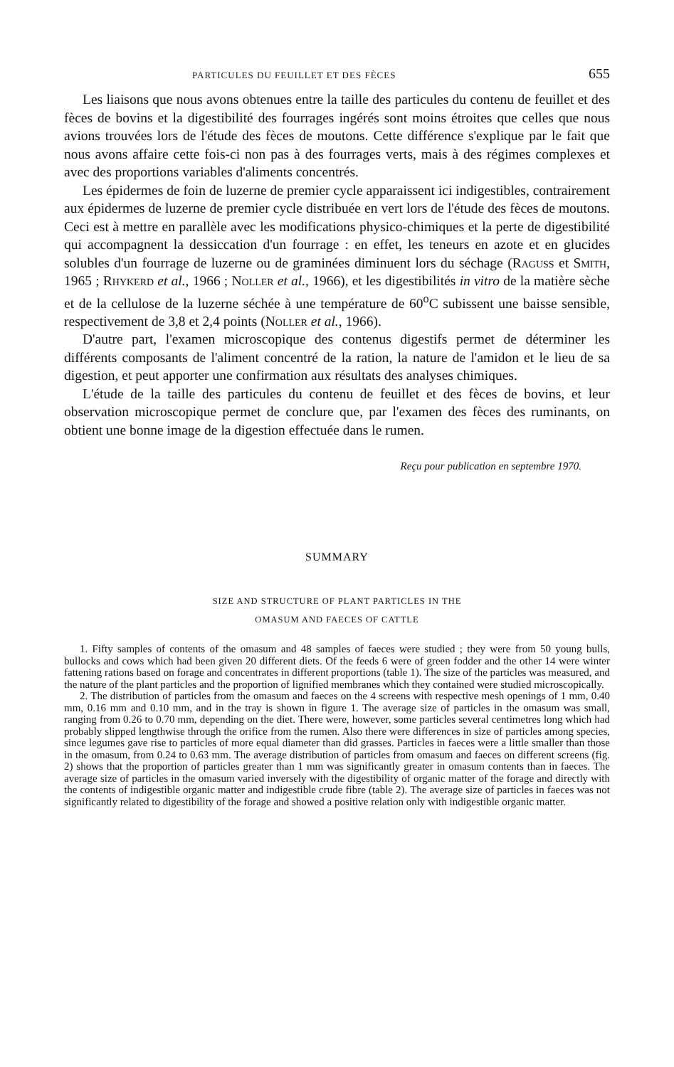PARTICULES DU FEUILLET ET DES FÈCES 655
Les liaisons que nous avons obtenues entre la taille des particules du contenu de feuillet et des fèces de bovins et la digestibilité des fourrages ingérés sont moins étroites que celles que nous avions trouvées lors de l'étude des fèces de moutons. Cette différence s'explique par le fait que nous avons affaire cette fois-ci non pas à des fourrages verts, mais à des régimes complexes et avec des proportions variables d'aliments concentrés.
Les épidermes de foin de luzerne de premier cycle apparaissent ici indigestibles, contrairement aux épidermes de luzerne de premier cycle distribuée en vert lors de l'étude des fèces de moutons. Ceci est à mettre en parallèle avec les modifications physico-chimiques et la perte de digestibilité qui accompagnent la dessiccation d'un fourrage : en effet, les teneurs en azote et en glucides solubles d'un fourrage de luzerne ou de graminées diminuent lors du séchage (Raguss et Smith, 1965 ; Rhykerd et al., 1966 ; Noller et al., 1966), et les digestibilités in vitro de la matière sèche et de la cellulose de la luzerne séchée à une température de 60<sup>o</sup>C subissent une baisse sensible, respectivement de 3,8 et 2,4 points (Noller et al., 1966).
D'autre part, l'examen microscopique des contenus digestifs permet de déterminer les différents composants de l'aliment concentré de la ration, la nature de l'amidon et le lieu de sa digestion, et peut apporter une confirmation aux résultats des analyses chimiques.
L'étude de la taille des particules du contenu de feuillet et des fèces de bovins, et leur observation microscopique permet de conclure que, par l'examen des fèces des ruminants, on obtient une bonne image de la digestion effectuée dans le rumen.
Reçu pour publication en septembre 1970.
SUMMARY
SIZE AND STRUCTURE OF PLANT PARTICLES IN THE
OMASUM AND FAECES OF CATTLE
1. Fifty samples of contents of the omasum and 48 samples of faeces were studied ; they were from 50 young bulls, bullocks and cows which had been given 20 different diets. Of the feeds 6 were of green fodder and the other 14 were winter fattening rations based on forage and concentrates in different proportions (table 1). The size of the particles was measured, and the nature of the plant particles and the proportion of lignified membranes which they contained were studied microscopically.
2. The distribution of particles from the omasum and faeces on the 4 screens with respective mesh openings of 1 mm, 0.40 mm, 0.16 mm and 0.10 mm, and in the tray is shown in figure 1. The average size of particles in the omasum was small, ranging from 0.26 to 0.70 mm, depending on the diet. There were, however, some particles several centimetres long which had probably slipped lengthwise through the orifice from the rumen. Also there were differences in size of particles among species, since legumes gave rise to particles of more equal diameter than did grasses. Particles in faeces were a little smaller than those in the omasum, from 0.24 to 0.63 mm. The average distribution of particles from omasum and faeces on different screens (fig. 2) shows that the proportion of particles greater than 1 mm was significantly greater in omasum contents than in faeces. The average size of particles in the omasum varied inversely with the digestibility of organic matter of the forage and directly with the contents of indigestible organic matter and indigestible crude fibre (table 2). The average size of particles in faeces was not significantly related to digestibility of the forage and showed a positive relation only with indigestible organic matter.